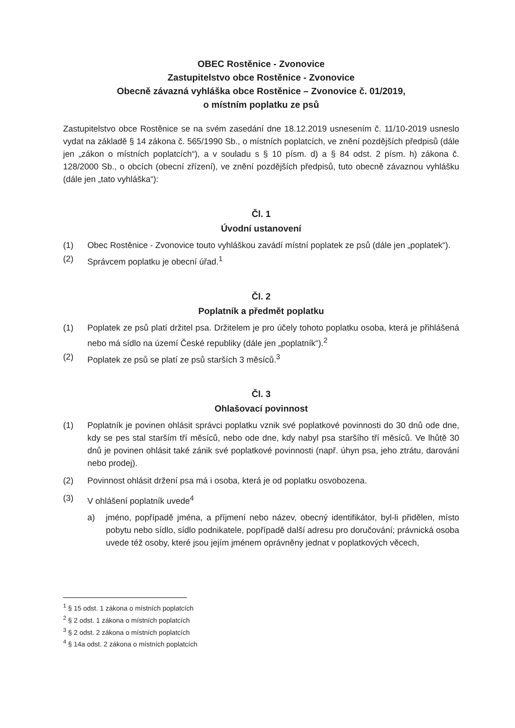OBEC Rostěnice - Zvonovice
Zastupitelstvo obce Rostěnice - Zvonovice
Obecně závazná vyhláška obce Rostěnice – Zvonovice č. 01/2019,
o místním poplatku ze psů
Zastupitelstvo obce Rostěnice se na svém zasedání dne 18.12.2019 usnesením č. 11/10-2019 usneslo vydat na základě § 14 zákona č. 565/1990 Sb., o místních poplatcích, ve znění pozdějších předpisů (dále jen „zákon o místních poplatcích“), a v souladu s § 10 písm. d) a § 84 odst. 2 písm. h) zákona č. 128/2000 Sb., o obcích (obecní zřízení), ve znění pozdějších předpisů, tuto obecně závaznou vyhlášku (dále jen „tato vyhláška“):
Čl. 1
Úvodní ustanovení
(1) Obec Rostěnice - Zvonovice touto vyhláškou zavádí místní poplatek ze psů (dále jen „poplatek“).
(2) Správcem poplatku je obecní úřad.<sup>1</sup>
Čl. 2
Poplatník a předmět poplatku
(1) Poplatek ze psů platí držitel psa. Držitelem je pro účely tohoto poplatku osoba, která je přihlášená nebo má sídlo na území České republiky (dále jen „poplatník“).<sup>2</sup>
(2) Poplatek ze psů se platí ze psů starších 3 měsíců.<sup>3</sup>
Čl. 3
Ohlašovací povinnost
(1) Poplatník je povinen ohlásit správci poplatku vznik své poplatkové povinnosti do 30 dnů ode dne, kdy se pes stal starším tří měsíců, nebo ode dne, kdy nabyl psa staršího tří měsíců. Ve lhůtě 30 dnů je povinen ohlásit také zánik své poplatkové povinnosti (např. úhyn psa, jeho ztrátu, darování nebo prodej).
(2) Povinnost ohlásit držení psa má i osoba, která je od poplatku osvobozena.
(3) V ohlášení poplatník uvede<sup>4</sup>
a) jméno, popřípadě jména, a příjmení nebo název, obecný identifikátor, byl-li přidělen, místo pobytu nebo sídlo, sídlo podnikatele, popřípadě další adresu pro doručování; právnická osoba uvede též osoby, které jsou jejím jménem oprávněny jednat v poplatkových věcech,
<sup>1</sup> § 15 odst. 1 zákona o místních poplatcích
<sup>2</sup> § 2 odst. 1 zákona o místních poplatcích
<sup>3</sup> § 2 odst. 2 zákona o místních poplatcích
<sup>4</sup> § 14a odst. 2 zákona o místních poplatcích